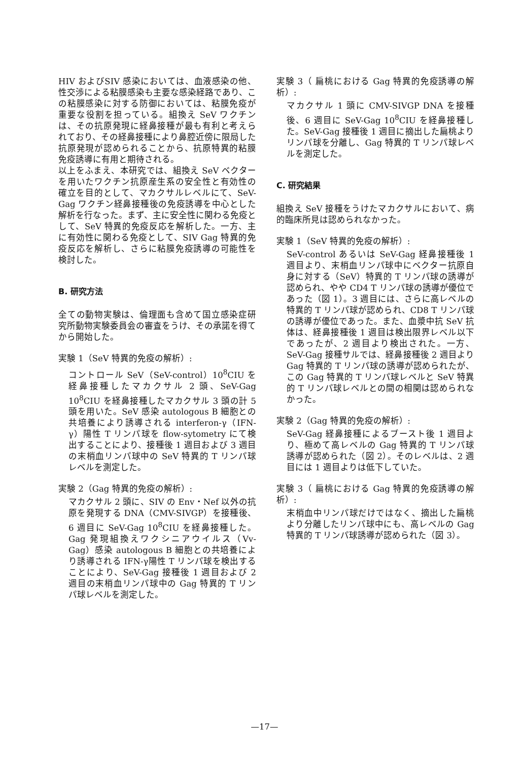HIV およびSIV 感染においては、血液感染の他、性交渉による粘膜感染も主要な感染経路であり、この粘膜感染に対する防御においては、粘膜免疫が重要な役割を担っている。組換え SeV ワクチンは、その抗原発現に経鼻接種が最も有利と考えられており、その経鼻接種により鼻腔近傍に限局した抗原発現が認められることから、抗原特異的粘膜免疫誘導に有用と期待される。
以上をふまえ、本研究では、組換え SeV ベクターを用いたワクチン抗原産生系の安全性と有効性の確立を目的として、マカクサルレベルにて、SeV-Gag ワクチン経鼻接種後の免疫誘導を中心とした解析を行なった。まず、主に安全性に関わる免疫として、SeV 特異的免疫反応を解析した。一方、主に有効性に関わる免疫として、SIV Gag 特異的免疫反応を解析し、さらに粘膜免疫誘導の可能性を検討した。
B. 研究方法
全ての動物実験は、倫理面も含めて国立感染症研究所動物実験委員会の審査をうけ、その承諾を得てから開始した。
実験 1（SeV 特異的免疫の解析）:
コントロール SeV（SeV-control）10<sup>8</sup>CIU を経鼻接種したマカクサル 2 頭、SeV-Gag 10<sup>8</sup>CIU を経鼻接種したマカクサル 3 頭の計 5 頭を用いた。SeV 感染 autologous B 細胞との共培養により誘導される interferon-γ（IFN-γ）陽性 T リンパ球を flow-sytometry にて検出することにより、接種後 1 週目および 3 週目の末梢血リンパ球中の SeV 特異的 T リンパ球レベルを測定した。
実験 2（Gag 特異的免疫の解析）:
マカクサル 2 頭に、SIV の Env・Nef 以外の抗原を発現する DNA（CMV-SIVGP）を接種後、6 週目に SeV-Gag 10<sup>8</sup>CIU を経鼻接種した。Gag 発現組換えワクシニアウイルス（Vv-Gag）感染 autologous B 細胞との共培養により誘導される IFN-γ陽性 T リンパ球を検出することにより、SeV-Gag 接種後 1 週目および 2 週目の末梢血リンパ球中の Gag 特異的 T リンパ球レベルを測定した。
実験 3（ 扁桃における Gag 特異的免疫誘導の解析）:
マカクサル 1 頭に CMV-SIVGP DNA を接種後、6 週目に SeV-Gag 10<sup>8</sup>CIU を経鼻接種した。SeV-Gag 接種後 1 週目に摘出した扁桃よりリンパ球を分離し、Gag 特異的 T リンパ球レベルを測定した。
C. 研究結果
組換え SeV 接種をうけたマカクサルにおいて、病的臨床所見は認められなかった。
実験 1（SeV 特異的免疫の解析）:
SeV-control あるいは SeV-Gag 経鼻接種後 1 週目より、末梢血リンパ球中にベクター抗原自身に対する（SeV）特異的 T リンパ球の誘導が認められ、やや CD4 T リンパ球の誘導が優位であった（図 1）。3 週目には、さらに高レベルの特異的 T リンパ球が認められ、CD8 T リンパ球の誘導が優位であった。また、血漿中抗 SeV 抗体は、経鼻接種後 1 週目は検出限界レベル以下であったが、2 週目より検出された。一方、SeV-Gag 接種サルでは、経鼻接種後 2 週目より Gag 特異的 T リンパ球の誘導が認められたが、この Gag 特異的 T リンパ球レベルと SeV 特異的 T リンパ球レベルとの間の相関は認められなかった。
実験 2（Gag 特異的免疫の解析）:
SeV-Gag 経鼻接種によるブースト後 1 週目より、極めて高レベルの Gag 特異的 T リンパ球誘導が認められた（図 2）。そのレベルは、2 週目には 1 週目よりは低下していた。
実験 3（ 扁桃における Gag 特異的免疫誘導の解析）:
末梢血中リンパ球だけではなく、摘出した扁桃より分離したリンパ球中にも、高レベルの Gag 特異的 T リンパ球誘導が認められた（図 3）。
—17—